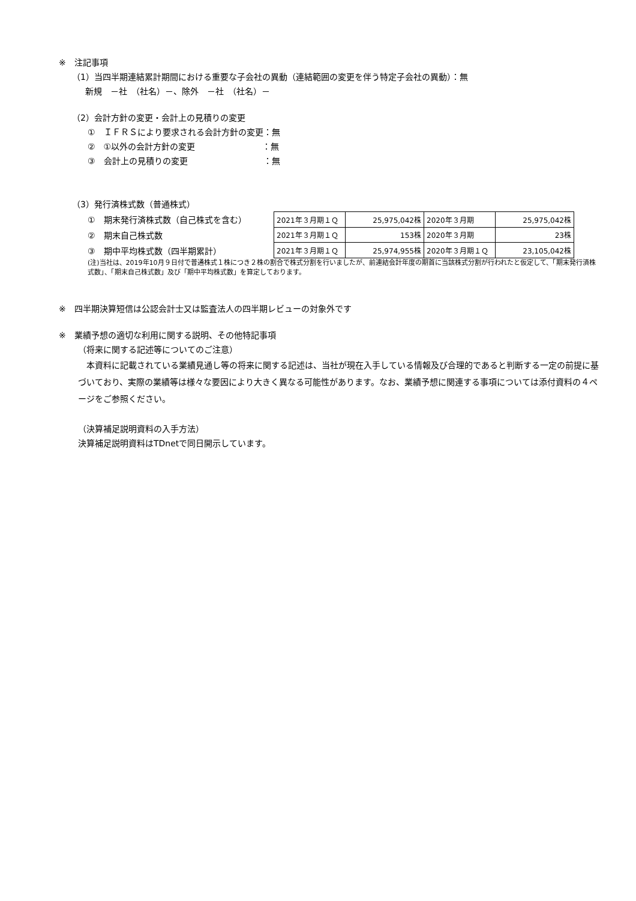※　注記事項
（1）当四半期連結累計期間における重要な子会社の異動（連結範囲の変更を伴う特定子会社の異動）：無
新規　－社　（社名）－、除外　－社　（社名）－
（2）会計方針の変更・会計上の見積りの変更
①　ＩＦＲＳにより要求される会計方針の変更：無
②　①以外の会計方針の変更　　　　　　　　：無
③　会計上の見積りの変更　　　　　　　　　：無
（3）発行済株式数（普通株式）
①　期末発行済株式数（自己株式を含む）
②　期末自己株式数
③　期中平均株式数（四半期累計）
| 2021年３月期１Ｑ | 25,975,042株 | 2020年３月期 | 25,975,042株 |
| 2021年３月期１Ｑ | 153株 | 2020年３月期 | 23株 |
| 2021年３月期１Ｑ | 25,974,955株 | 2020年３月期１Ｑ | 23,105,042株 |
(注)当社は、2019年10月９日付で普通株式１株につき２株の割合で株式分割を行いましたが、前連結会計年度の期首に当該株式分割が行われたと仮定して、「期末発行済株式数」、「期末自己株式数」及び「期中平均株式数」を算定しております。
※　四半期決算短信は公認会計士又は監査法人の四半期レビューの対象外です
※　業績予想の適切な利用に関する説明、その他特記事項
（将来に関する記述等についてのご注意）
　本資料に記載されている業績見通し等の将来に関する記述は、当社が現在入手している情報及び合理的であると判断する一定の前提に基づいており、実際の業績等は様々な要因により大きく異なる可能性があります。なお、業績予想に関連する事項については添付資料の４ページをご参照ください。
（決算補足説明資料の入手方法）
決算補足説明資料はTDnetで同日開示しています。